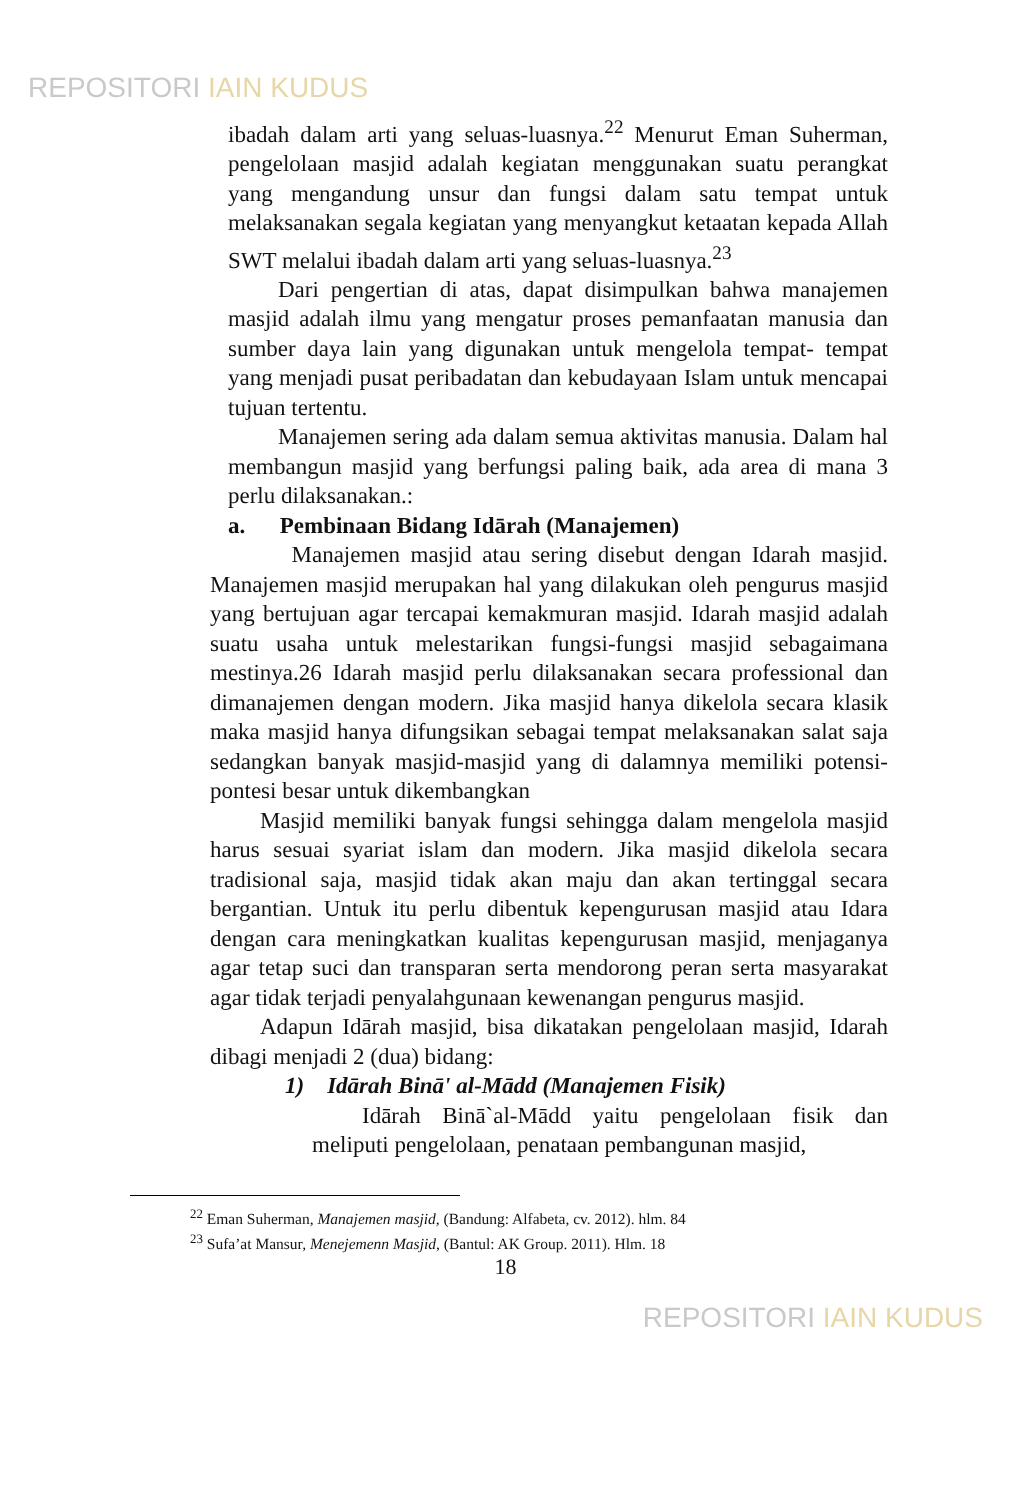REPOSITORI IAIN KUDUS
ibadah dalam arti yang seluas-luasnya.<sup>22</sup> Menurut Eman Suherman, pengelolaan masjid adalah kegiatan menggunakan suatu perangkat yang mengandung unsur dan fungsi dalam satu tempat untuk melaksanakan segala kegiatan yang menyangkut ketaatan kepada Allah SWT melalui ibadah dalam arti yang seluas-luasnya.<sup>23</sup>
Dari pengertian di atas, dapat disimpulkan bahwa manajemen masjid adalah ilmu yang mengatur proses pemanfaatan manusia dan sumber daya lain yang digunakan untuk mengelola tempat- tempat yang menjadi pusat peribadatan dan kebudayaan Islam untuk mencapai tujuan tertentu.
Manajemen sering ada dalam semua aktivitas manusia. Dalam hal membangun masjid yang berfungsi paling baik, ada area di mana 3 perlu dilaksanakan.:
a. Pembinaan Bidang Idārah (Manajemen)
Manajemen masjid atau sering disebut dengan Idarah masjid. Manajemen masjid merupakan hal yang dilakukan oleh pengurus masjid yang bertujuan agar tercapai kemakmuran masjid. Idarah masjid adalah suatu usaha untuk melestarikan fungsi-fungsi masjid sebagaimana mestinya.26 Idarah masjid perlu dilaksanakan secara professional dan dimanajemen dengan modern. Jika masjid hanya dikelola secara klasik maka masjid hanya difungsikan sebagai tempat melaksanakan salat saja sedangkan banyak masjid-masjid yang di dalamnya memiliki potensi-pontesi besar untuk dikembangkan
Masjid memiliki banyak fungsi sehingga dalam mengelola masjid harus sesuai syariat islam dan modern. Jika masjid dikelola secara tradisional saja, masjid tidak akan maju dan akan tertinggal secara bergantian. Untuk itu perlu dibentuk kepengurusan masjid atau Idara dengan cara meningkatkan kualitas kepengurusan masjid, menjaganya agar tetap suci dan transparan serta mendorong peran serta masyarakat agar tidak terjadi penyalahgunaan kewenangan pengurus masjid.
Adapun Idārah masjid, bisa dikatakan pengelolaan masjid, Idarah dibagi menjadi 2 (dua) bidang:
1) Idārah Binā' al-Mādd (Manajemen Fisik)
Idārah Binā`al-Mādd yaitu pengelolaan fisik dan meliputi pengelolaan, penataan pembangunan masjid,
<sup>22</sup> Eman Suherman, Manajemen masjid, (Bandung: Alfabeta, cv. 2012). hlm. 84
<sup>23</sup> Sufa’at Mansur, Menejemenn Masjid, (Bantul: AK Group. 2011). Hlm. 18
18
REPOSITORI IAIN KUDUS